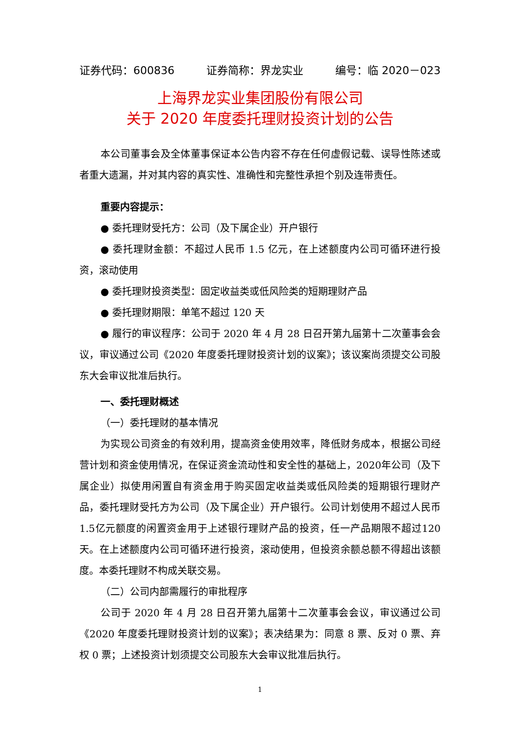证券代码：600836 证券简称：界龙实业 编号：临 2020－023
上海界龙实业集团股份有限公司
关于 2020 年度委托理财投资计划的公告
本公司董事会及全体董事保证本公告内容不存在任何虚假记载、误导性陈述或者重大遗漏，并对其内容的真实性、准确性和完整性承担个别及连带责任。
重要内容提示：
● 委托理财受托方：公司（及下属企业）开户银行
● 委托理财金额：不超过人民币 1.5 亿元，在上述额度内公司可循环进行投资，滚动使用
● 委托理财投资类型：固定收益类或低风险类的短期理财产品
● 委托理财期限：单笔不超过 120 天
● 履行的审议程序：公司于 2020 年 4 月 28 日召开第九届第十二次董事会会议，审议通过公司《2020 年度委托理财投资计划的议案》；该议案尚须提交公司股东大会审议批准后执行。
一、委托理财概述
（一）委托理财的基本情况
为实现公司资金的有效利用，提高资金使用效率，降低财务成本，根据公司经营计划和资金使用情况，在保证资金流动性和安全性的基础上，2020年公司（及下属企业）拟使用闲置自有资金用于购买固定收益类或低风险类的短期银行理财产品，委托理财受托方为公司（及下属企业）开户银行。公司计划使用不超过人民币1.5亿元额度的闲置资金用于上述银行理财产品的投资，任一产品期限不超过120天。在上述额度内公司可循环进行投资，滚动使用，但投资余额总额不得超出该额度。本委托理财不构成关联交易。
（二）公司内部需履行的审批程序
公司于 2020 年 4 月 28 日召开第九届第十二次董事会会议，审议通过公司《2020 年度委托理财投资计划的议案》；表决结果为：同意 8 票、反对 0 票、弃权 0 票；上述投资计划须提交公司股东大会审议批准后执行。
1